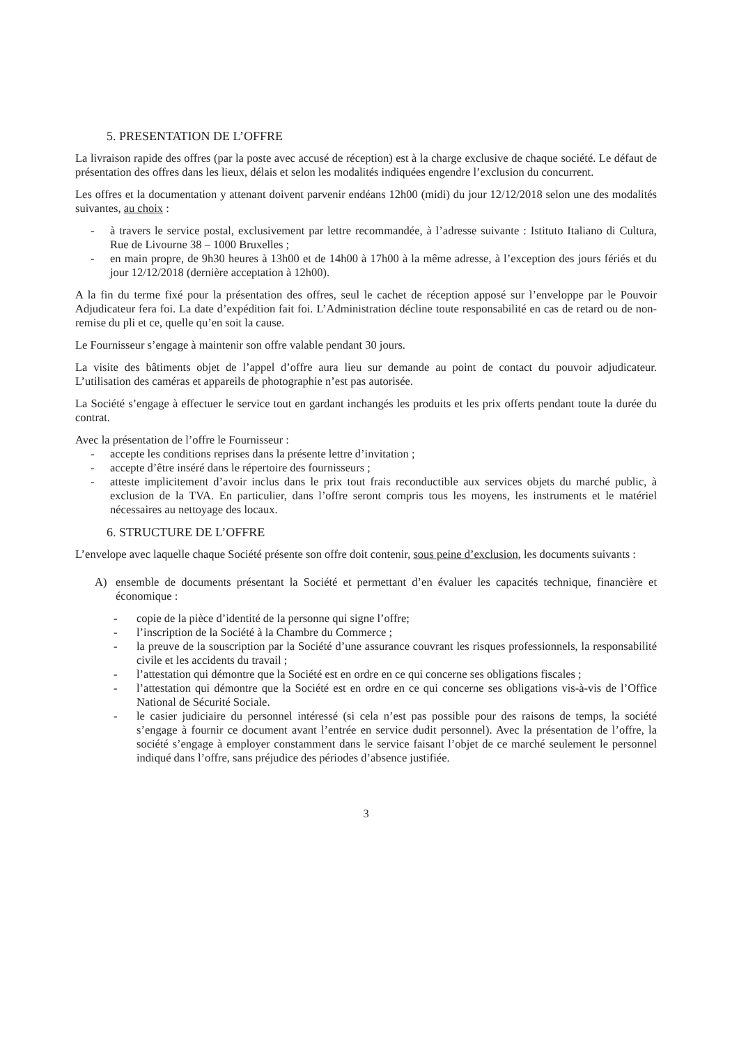5. PRESENTATION DE L’OFFRE
La livraison rapide des offres (par la poste avec accusé de réception) est à la charge exclusive de chaque société. Le défaut de présentation des offres dans les lieux, délais et selon les modalités indiquées engendre l’exclusion du concurrent.
Les offres et la documentation y attenant doivent parvenir endéans 12h00 (midi) du jour 12/12/2018 selon une des modalités suivantes, au choix :
- à travers le service postal, exclusivement par lettre recommandée, à l’adresse suivante : Istituto Italiano di Cultura, Rue de Livourne 38 – 1000 Bruxelles ;
- en main propre, de 9h30 heures à 13h00 et de 14h00 à 17h00 à la même adresse, à l’exception des jours fériés et du jour 12/12/2018 (dernière acceptation à 12h00).
A la fin du terme fixé pour la présentation des offres, seul le cachet de réception apposé sur l’enveloppe par le Pouvoir Adjudicateur fera foi. La date d’expédition fait foi. L’Administration décline toute responsabilité en cas de retard ou de non-remise du pli et ce, quelle qu’en soit la cause.
Le Fournisseur s’engage à maintenir son offre valable pendant 30 jours.
La visite des bâtiments objet de l’appel d’offre aura lieu sur demande au point de contact du pouvoir adjudicateur. L’utilisation des caméras et appareils de photographie n’est pas autorisée.
La Société s’engage à effectuer le service tout en gardant inchangés les produits et les prix offerts pendant toute la durée du contrat.
Avec la présentation de l’offre le Fournisseur :
- accepte les conditions reprises dans la présente lettre d’invitation ;
- accepte d’être inséré dans le répertoire des fournisseurs ;
- atteste implicitement d’avoir inclus dans le prix tout frais reconductible aux services objets du marché public, à exclusion de la TVA. En particulier, dans l’offre seront compris tous les moyens, les instruments et le matériel nécessaires au nettoyage des locaux.
6. STRUCTURE DE L’OFFRE
L’envelope avec laquelle chaque Société présente son offre doit contenir, sous peine d’exclusion, les documents suivants :
A) ensemble de documents présentant la Société et permettant d’en évaluer les capacités technique, financière et économique :
- copie de la pièce d’identité de la personne qui signe l’offre;
- l’inscription de la Société à la Chambre du Commerce ;
- la preuve de la souscription par la Société d’une assurance couvrant les risques professionnels, la responsabilité civile et les accidents du travail ;
- l’attestation qui démontre que la Société est en ordre en ce qui concerne ses obligations fiscales ;
- l’attestation qui démontre que la Société est en ordre en ce qui concerne ses obligations vis-à-vis de l’Office National de Sécurité Sociale.
- le casier judiciaire du personnel intéressé (si cela n’est pas possible pour des raisons de temps, la société s’engage à fournir ce document avant l’entrée en service dudit personnel). Avec la présentation de l’offre, la société s’engage à employer constamment dans le service faisant l’objet de ce marché seulement le personnel indiqué dans l’offre, sans préjudice des périodes d’absence justifiée.
3